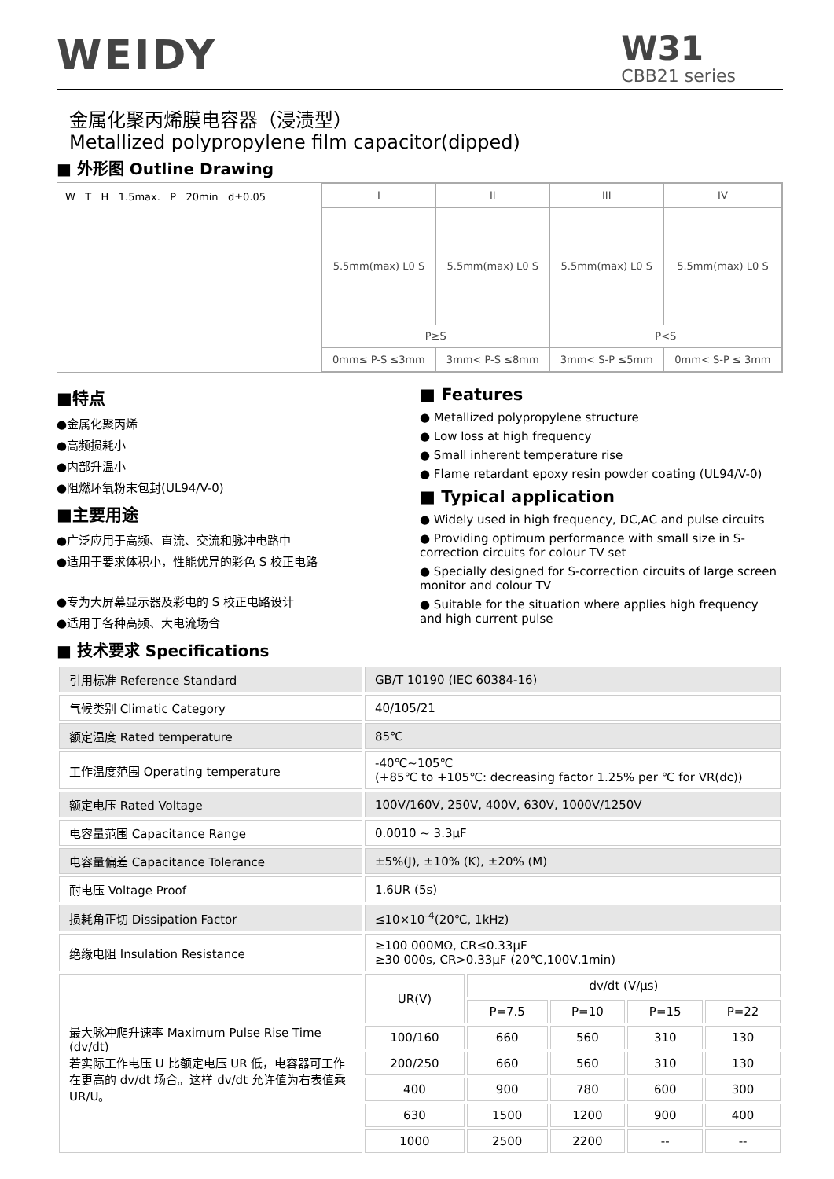WEIDY
W31
CBB21 series
金属化聚丙烯膜电容器（浸渍型）
Metallized polypropylene film capacitor(dipped)
■ 外形图 Outline Drawing
W T H 1.5max. P 20min d±0.05
| I | II | III | IV |
| 5.5mm(max) L0 S | 5.5mm(max) L0 S | 5.5mm(max) L0 S | 5.5mm(max) L0 S |
| P≥S | | P<S | |
| 0mm≤ P-S ≤3mm | 3mm< P-S ≤8mm | 3mm< S-P ≤5mm | 0mm< S-P ≤ 3mm |
■特点
●金属化聚丙烯
●高频损耗小
●内部升温小
●阻燃环氧粉末包封(UL94/V-0)
■主要用途
●广泛应用于高频、直流、交流和脉冲电路中
●适用于要求体积小，性能优异的彩色 S 校正电路
●专为大屏幕显示器及彩电的 S 校正电路设计
●适用于各种高频、大电流场合
■ Features
● Metallized polypropylene structure
● Low loss at high frequency
● Small inherent temperature rise
● Flame retardant epoxy resin powder coating (UL94/V-0)
■ Typical application
● Widely used in high frequency, DC,AC and pulse circuits
● Providing optimum performance with small size in S-correction circuits for colour TV set
● Specially designed for S-correction circuits of large screen monitor and colour TV
● Suitable for the situation where applies high frequency and high current pulse
■ 技术要求 Specifications
| 引用标准 Reference Standard | GB/T 10190 (IEC 60384-16) | | | | |
| 气候类别 Climatic Category | 40/105/21 | | | | |
| 额定温度 Rated temperature | 85℃ | | | | |
| 工作温度范围 Operating temperature | -40℃~105℃ (+85℃ to +105℃: decreasing factor 1.25% per ℃ for VR(dc)) | | | | |
| 额定电压 Rated Voltage | 100V/160V, 250V, 400V, 630V, 1000V/1250V | | | | |
| 电容量范围 Capacitance Range | 0.0010 ~ 3.3μF | | | | |
| 电容量偏差 Capacitance Tolerance | ±5%(J), ±10% (K), ±20% (M) | | | | |
| 耐电压 Voltage Proof | 1.6UR (5s) | | | | |
| 损耗角正切 Dissipation Factor | ≤10×10<sup>-4</sup>(20℃, 1kHz) | | | | |
| 绝缘电阻 Insulation Resistance | ≥100 000MΩ, CR≤0.33μF ≥30 000s, CR>0.33μF (20℃,100V,1min) | | | | |
| 最大脉冲爬升速率 Maximum Pulse Rise Time (dv/dt) 若实际工作电压 U 比额定电压 UR 低，电容器可工作在更高的 dv/dt 场合。这样 dv/dt 允许值为右表值乘 UR/U。 | UR(V) | dv/dt (V/μs) | | | |
| | | P=7.5 | P=10 | P=15 | P=22 |
| | 100/160 | 660 | 560 | 310 | 130 |
| | 200/250 | 660 | 560 | 310 | 130 |
| | 400 | 900 | 780 | 600 | 300 |
| | 630 | 1500 | 1200 | 900 | 400 |
| | 1000 | 2500 | 2200 | -- | -- |